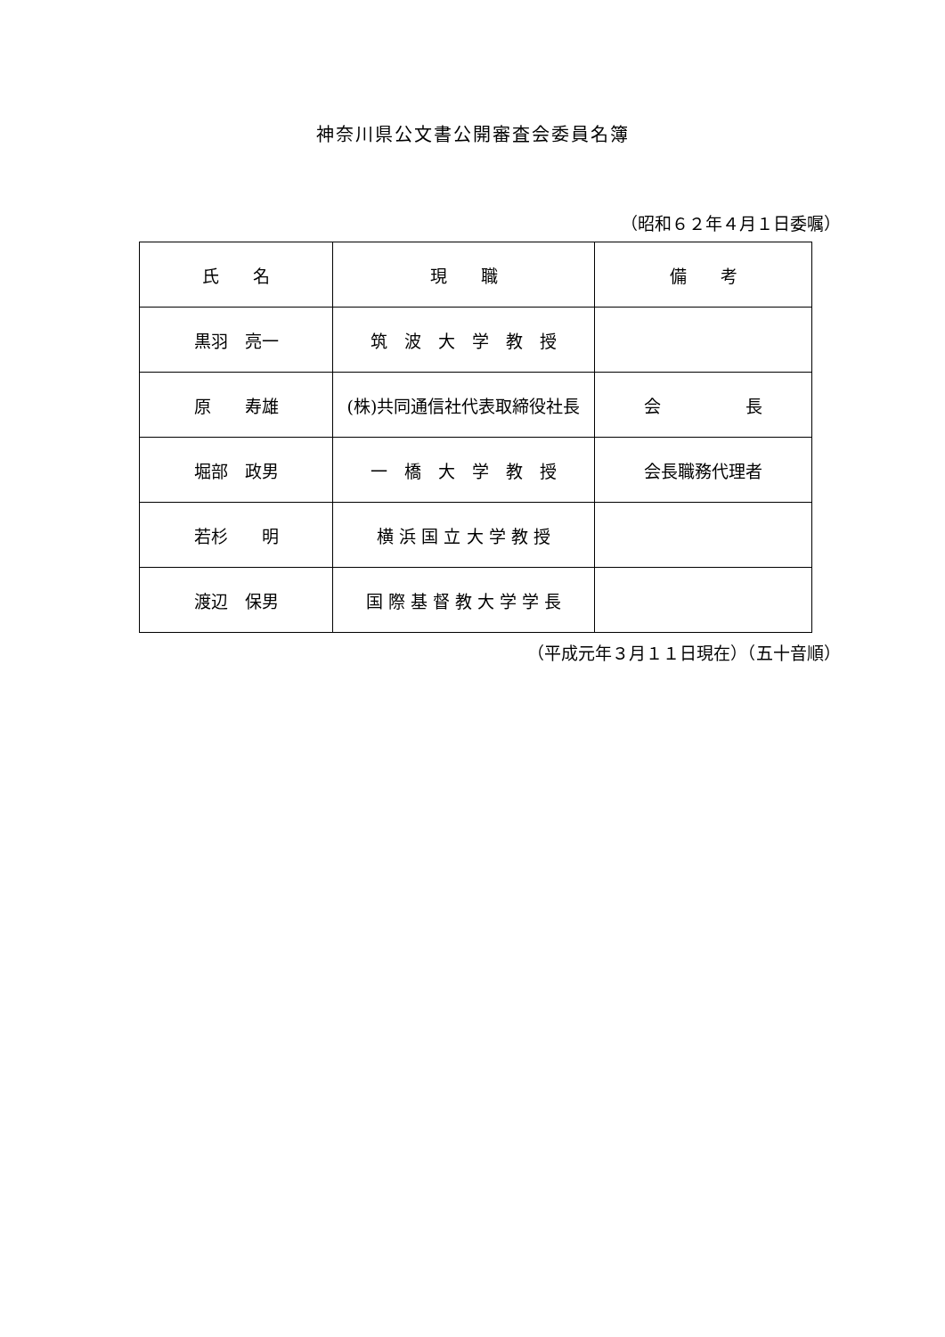神奈川県公文書公開審査会委員名簿
（昭和６２年４月１日委嘱）
| 氏 名 | 現 職 | 備 考 |
| --- | --- | --- |
| 黒羽 亮一 | 筑 波 大 学 教 授 | |
| 原 寿雄 | (株)共同通信社代表取締役社長 | 会 長 |
| 堀部 政男 | 一 橋 大 学 教 授 | 会長職務代理者 |
| 若杉 明 | 横 浜 国 立 大 学 教 授 | |
| 渡辺 保男 | 国 際 基 督 教 大 学 学 長 | |
（平成元年３月１１日現在）（五十音順）